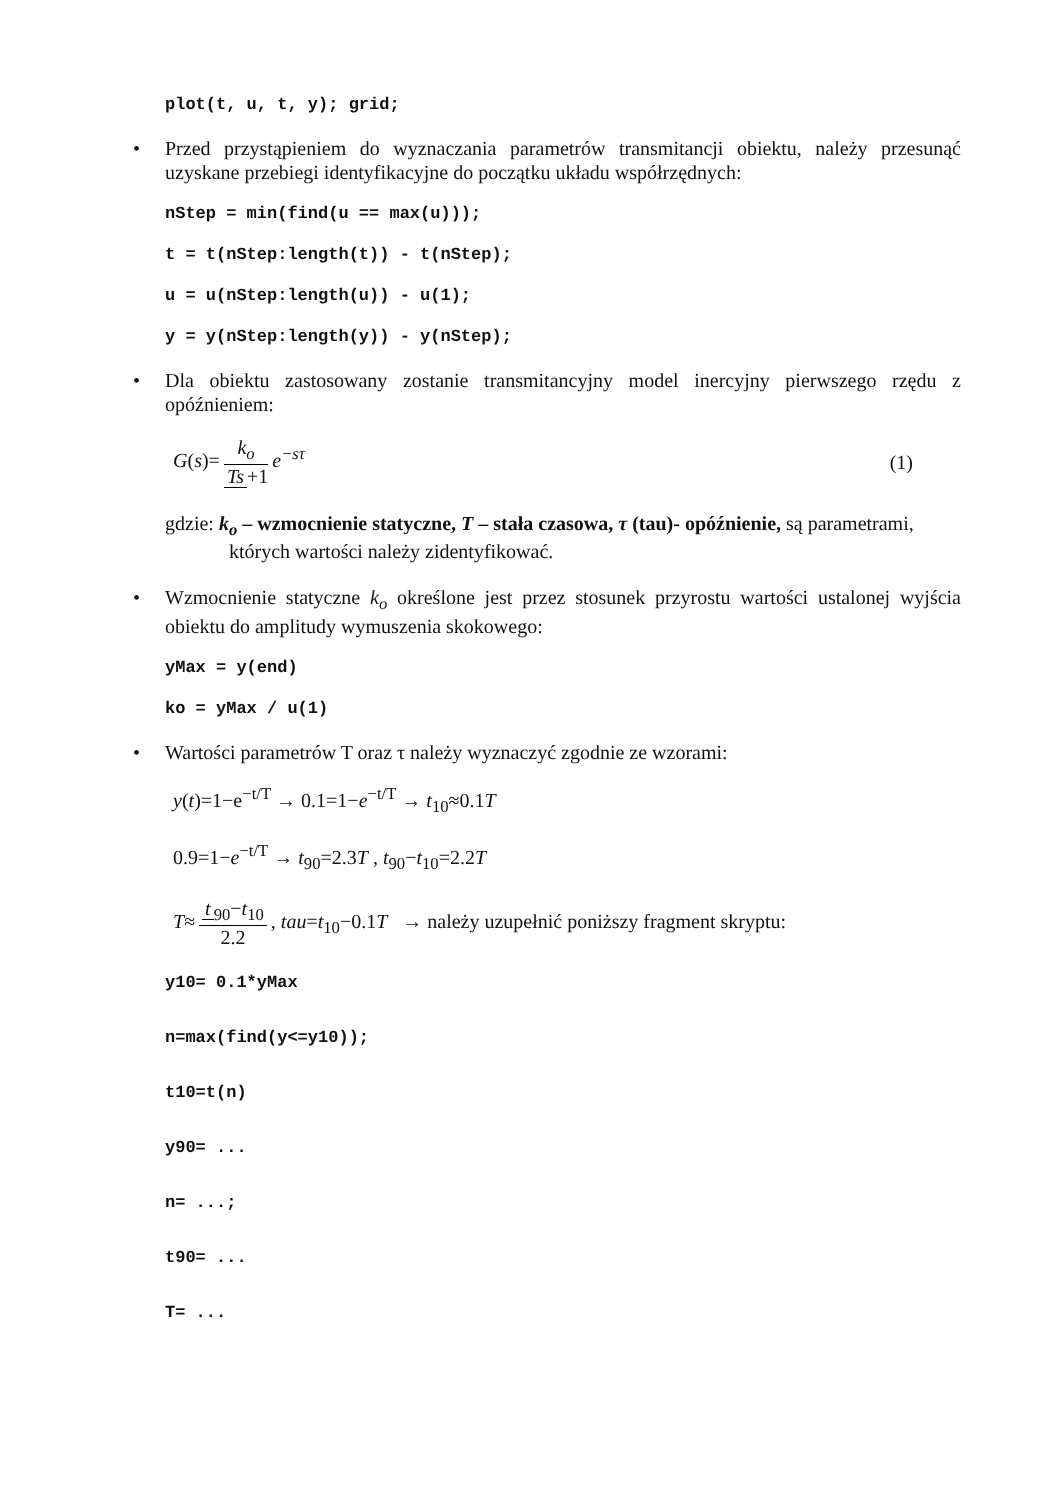plot(t, u, t, y); grid;
• Przed przystąpieniem do wyznaczania parametrów transmitancji obiektu, należy przesunąć uzyskane przebiegi identyfikacyjne do początku układu współrzędnych:
nStep = min(find(u == max(u)));
t = t(nStep:length(t)) - t(nStep);
u = u(nStep:length(u)) - u(1);
y = y(nStep:length(y)) - y(nStep);
• Dla obiektu zastosowany zostanie transmitancyjny model inercyjny pierwszego rzędu z opóźnieniem:
G(s)= k<sub>o</sub> Ts +1 e<sup>−sτ</sup> (1)
gdzie: k<sub>o</sub> – wzmocnienie statyczne, T – stała czasowa, τ (tau)- opóźnienie, są parametrami, których wartości należy zidentyfikować.
• Wzmocnienie statyczne k<sub>o</sub> określone jest przez stosunek przyrostu wartości ustalonej wyjścia obiektu do amplitudy wymuszenia skokowego:
yMax = y(end)
ko = yMax / u(1)
• Wartości parametrów T oraz τ należy wyznaczyć zgodnie ze wzorami:
y(t)=1−e<sup>−t/T</sup> → 0.1=1−e<sup>−t/T</sup> → t<sub>10</sub>≈0.1T
0.9=1−e<sup>−t/T</sup> → t<sub>90</sub>=2.3T , t<sub>90</sub>−t<sub>10</sub>=2.2T
T≈ t<sub>90</sub>−t<sub>10</sub> 2.2, tau=t<sub>10</sub>−0.1T → należy uzupełnić poniższy fragment skryptu:
y10= 0.1*yMax
n=max(find(y<=y10));
t10=t(n)
y90= ...
n= ...;
t90= ...
T= ...